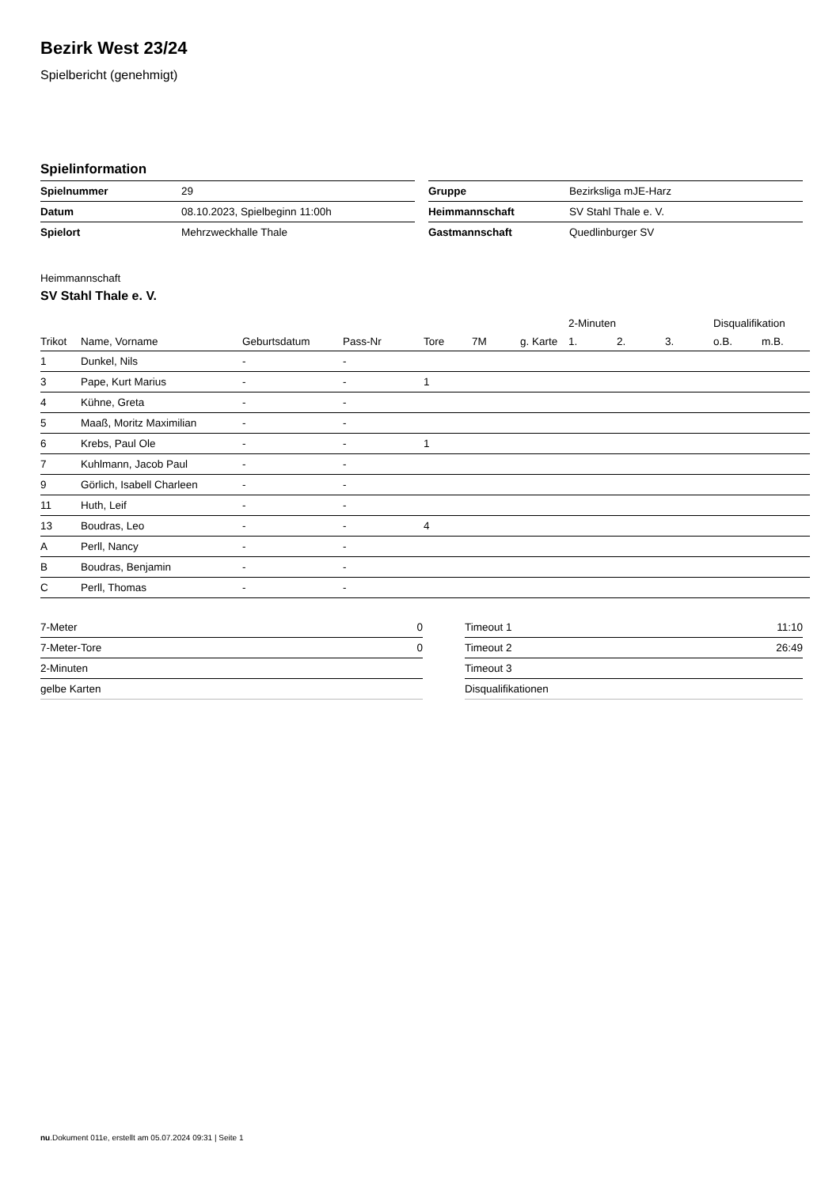Bezirk West 23/24
Spielbericht (genehmigt)
Spielinformation
| Spielnummer | 29 |
| Datum | 08.10.2023, Spielbeginn 11:00h |
| Spielort | Mehrzweckhalle Thale |
| Gruppe | Bezirksliga mJE-Harz |
| Heimmannschaft | SV Stahl Thale e. V. |
| Gastmannschaft | Quedlinburger SV |
Heimmannschaft
SV Stahl Thale e. V.
| | | | | | | | 2-Minuten | | | Disqualifikation | |
| --- | --- | --- | --- | --- | --- | --- | --- | --- | --- | --- | --- |
| Trikot | Name, Vorname | Geburtsdatum | Pass-Nr | Tore | 7M | g. Karte | 1. | 2. | 3. | o.B. | m.B. |
| 1 | Dunkel, Nils | - | - | | | | | | | | |
| 3 | Pape, Kurt Marius | - | - | 1 | | | | | | | |
| 4 | Kühne, Greta | - | - | | | | | | | | |
| 5 | Maaß, Moritz Maximilian | - | - | | | | | | | | |
| 6 | Krebs, Paul Ole | - | - | 1 | | | | | | | |
| 7 | Kuhlmann, Jacob Paul | - | - | | | | | | | | |
| 9 | Görlich, Isabell Charleen | - | - | | | | | | | | |
| 11 | Huth, Leif | - | - | | | | | | | | |
| 13 | Boudras, Leo | - | - | 4 | | | | | | | |
| A | Perll, Nancy | - | - | | | | | | | | |
| B | Boudras, Benjamin | - | - | | | | | | | | |
| C | Perll, Thomas | - | - | | | | | | | | |
| 7-Meter | 0 |
| 7-Meter-Tore | 0 |
| 2-Minuten | |
| gelbe Karten | |
| Timeout 1 | 11:10 |
| Timeout 2 | 26:49 |
| Timeout 3 | |
| Disqualifikationen | |
nu.Dokument 011e, erstellt am 05.07.2024 09:31 | Seite 1